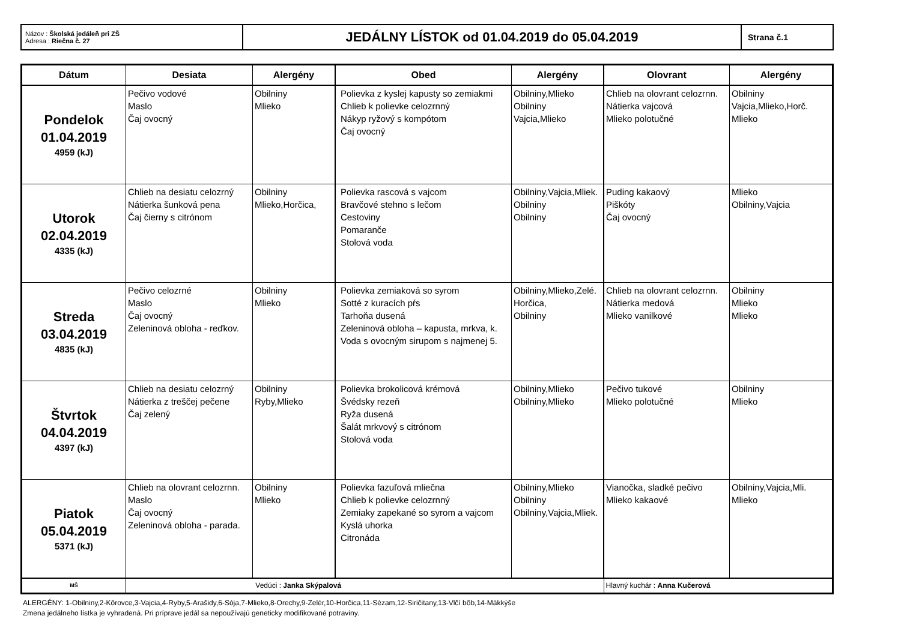| Názov : Školská jedáleň pri ZŠ Adresa : Riečna č. 27 | JEDÁLNY LÍSTOK od 01.04.2019 do 05.04.2019 | Strana č.1 |
| Dátum | Desiata | Alergény | Obed | Alergény | Olovrant | Alergény |
| --- | --- | --- | --- | --- | --- | --- |
| Pondelok 01.04.2019 4959 (kJ) | Pečivo vodové Maslo Čaj ovocný | Obilniny Mlieko | Polievka z kyslej kapusty so zemiakmi Chlieb k polievke celozrnný Nákyp ryžový s kompótom Čaj ovocný | Obilniny,Mlieko Obilniny Vajcia,Mlieko | Chlieb na olovrant celozrnn. Nátierka vajcová Mlieko polotučné | Obilniny Vajcia,Mlieko,Horč. Mlieko |
| Utorok 02.04.2019 4335 (kJ) | Chlieb na desiatu celozrný Nátierka šunková pena Čaj čierny s citrónom | Obilniny Mlieko,Horčica, | Polievka rascová s vajcom Bravčové stehno s lečom Cestoviny Pomaranče Stolová voda | Obilniny,Vajcia,Mliek. Obilniny Obilniny | Puding kakaový Piškóty Čaj ovocný | Mlieko Obilniny,Vajcia |
| Streda 03.04.2019 4835 (kJ) | Pečivo celozrné Maslo Čaj ovocný Zeleninová obloha - reďkov. | Obilniny Mlieko | Polievka zemiaková so syrom Sotté z kuracích pŕs Tarhoňa dusená Zeleninová obloha – kapusta, mrkva, k. Voda s ovocným sirupom s najmenej 5. | Obilniny,Mlieko,Zelé. Horčica, Obilniny | Chlieb na olovrant celozrnn. Nátierka medová Mlieko vanilkové | Obilniny Mlieko Mlieko |
| Štvrtok 04.04.2019 4397 (kJ) | Chlieb na desiatu celozrný Nátierka z treščej pečene Čaj zelený | Obilniny Ryby,Mlieko | Polievka brokolicová krémová Švédsky rezeň Ryža dusená Šalát mrkvový s citrónom Stolová voda | Obilniny,Mlieko Obilniny,Mlieko | Pečivo tukové Mlieko polotučné | Obilniny Mlieko |
| Piatok 05.04.2019 5371 (kJ) | Chlieb na olovrant celozrnn. Maslo Čaj ovocný Zeleninová obloha - parada. | Obilniny Mlieko | Polievka fazuľová mliečna Chlieb k polievke celozrnný Zemiaky zapekané so syrom a vajcom Kyslá uhorka Citronáda | Obilniny,Mlieko Obilniny Obilniny,Vajcia,Mliek. | Vianočka, sladké pečivo Mlieko kakaové | Obilniny,Vajcia,Mli. Mlieko |
| MŠ | Vedúci : Janka Skýpalová | | | | Hlavný kuchár : Anna Kučerová | |
ALERGÉNY: 1-Obilniny,2-Kôrovce,3-Vajcia,4-Ryby,5-Arašidy,6-Sója,7-Mlieko,8-Orechy,9-Zelér,10-Horčica,11-Sézam,12-Siričitany,13-Vlčí bôb,14-Mäkkýše
Zmena jedálneho lístka je vyhradená. Pri príprave jedál sa nepoužívajú geneticky modifikované potraviny.